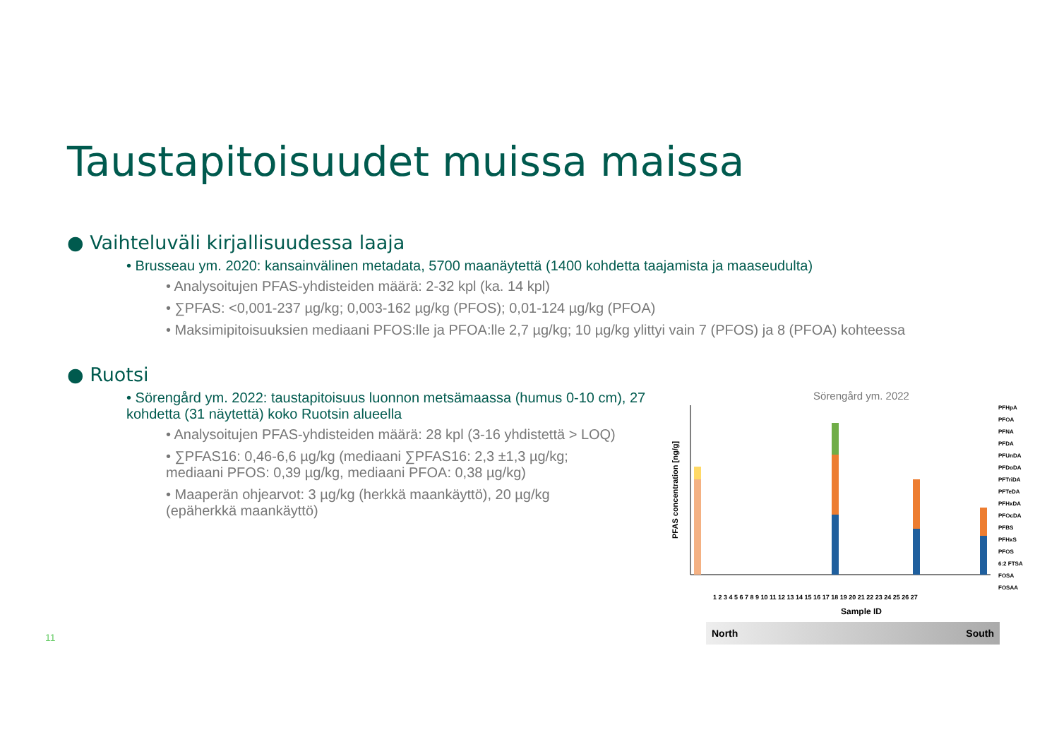Taustapitoisuudet muissa maissa
● Vaihteluväli kirjallisuudessa laaja
• Brusseau ym. 2020: kansainvälinen metadata, 5700 maanäytettä (1400 kohdetta taajamista ja maaseudulta)
• Analysoitujen PFAS-yhdisteiden määrä: 2-32 kpl (ka. 14 kpl)
• ∑PFAS: <0,001-237 µg/kg; 0,003-162 µg/kg (PFOS); 0,01-124 µg/kg (PFOA)
• Maksimipitoisuuksien mediaani PFOS:lle ja PFOA:lle 2,7 µg/kg; 10 µg/kg ylittyi vain 7 (PFOS) ja 8 (PFOA) kohteessa
● Ruotsi
• Sörengård ym. 2022: taustapitoisuus luonnon metsämaassa (humus 0-10 cm), 27 kohdetta (31 näytettä) koko Ruotsin alueella
• Analysoitujen PFAS-yhdisteiden määrä: 28 kpl (3-16 yhdistettä > LOQ)
• ∑PFAS16: 0,46-6,6 µg/kg (mediaani ∑PFAS16: 2,3 ±1,3 µg/kg; mediaani PFOS: 0,39 µg/kg, mediaani PFOA: 0,38 µg/kg)
• Maaperän ohjearvot: 3 µg/kg (herkkä maankäyttö), 20 µg/kg (epäherkkä maankäyttö)
Sörengård ym. 2022
PFAS concentration [ng/g]
PFHpA
PFOA
PFNA
PFDA
PFUnDA
PFDoDA
PFTriDA
PFTeDA
PFHxDA
PFOcDA
PFBS
PFHxS
PFOS
6:2 FTSA
FOSA
FOSAA
1 2 3 4 5 6 7 8 9 10 11 12 13 14 15 16 17 18 19 20 21 22 23 24 25 26 27
Sample ID
North South
11